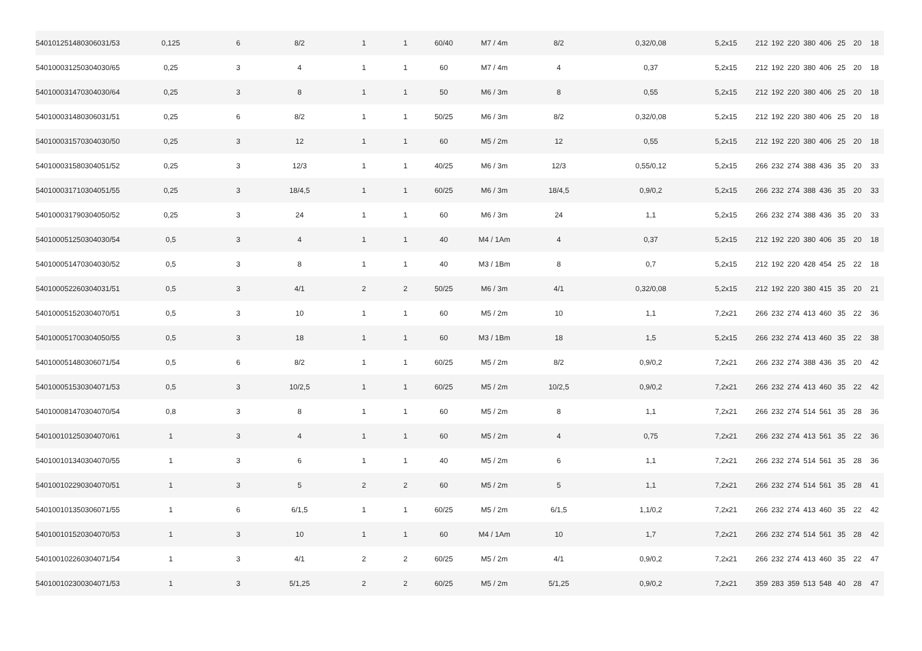| 540101251480306031/53 | 0,125 | 6 | 8/2 | 1 | 1 | 60/40 | M7 / 4m | 8/2 | 0,32/0,08 | 5,2x15 | 212 | 192 | 220 | 380 | 406 | 25 | 20 | 18 |
| 540100031250304030/65 | 0,25 | 3 | 4 | 1 | 1 | 60 | M7 / 4m | 4 | 0,37 | 5,2x15 | 212 | 192 | 220 | 380 | 406 | 25 | 20 | 18 |
| 540100031470304030/64 | 0,25 | 3 | 8 | 1 | 1 | 50 | M6 / 3m | 8 | 0,55 | 5,2x15 | 212 | 192 | 220 | 380 | 406 | 25 | 20 | 18 |
| 540100031480306031/51 | 0,25 | 6 | 8/2 | 1 | 1 | 50/25 | M6 / 3m | 8/2 | 0,32/0,08 | 5,2x15 | 212 | 192 | 220 | 380 | 406 | 25 | 20 | 18 |
| 540100031570304030/50 | 0,25 | 3 | 12 | 1 | 1 | 60 | M5 / 2m | 12 | 0,55 | 5,2x15 | 212 | 192 | 220 | 380 | 406 | 25 | 20 | 18 |
| 540100031580304051/52 | 0,25 | 3 | 12/3 | 1 | 1 | 40/25 | M6 / 3m | 12/3 | 0,55/0,12 | 5,2x15 | 266 | 232 | 274 | 388 | 436 | 35 | 20 | 33 |
| 540100031710304051/55 | 0,25 | 3 | 18/4,5 | 1 | 1 | 60/25 | M6 / 3m | 18/4,5 | 0,9/0,2 | 5,2x15 | 266 | 232 | 274 | 388 | 436 | 35 | 20 | 33 |
| 540100031790304050/52 | 0,25 | 3 | 24 | 1 | 1 | 60 | M6 / 3m | 24 | 1,1 | 5,2x15 | 266 | 232 | 274 | 388 | 436 | 35 | 20 | 33 |
| 540100051250304030/54 | 0,5 | 3 | 4 | 1 | 1 | 40 | M4 / 1Am | 4 | 0,37 | 5,2x15 | 212 | 192 | 220 | 380 | 406 | 35 | 20 | 18 |
| 540100051470304030/52 | 0,5 | 3 | 8 | 1 | 1 | 40 | M3 / 1Bm | 8 | 0,7 | 5,2x15 | 212 | 192 | 220 | 428 | 454 | 25 | 22 | 18 |
| 540100052260304031/51 | 0,5 | 3 | 4/1 | 2 | 2 | 50/25 | M6 / 3m | 4/1 | 0,32/0,08 | 5,2x15 | 212 | 192 | 220 | 380 | 415 | 35 | 20 | 21 |
| 540100051520304070/51 | 0,5 | 3 | 10 | 1 | 1 | 60 | M5 / 2m | 10 | 1,1 | 7,2x21 | 266 | 232 | 274 | 413 | 460 | 35 | 22 | 36 |
| 540100051700304050/55 | 0,5 | 3 | 18 | 1 | 1 | 60 | M3 / 1Bm | 18 | 1,5 | 5,2x15 | 266 | 232 | 274 | 413 | 460 | 35 | 22 | 38 |
| 540100051480306071/54 | 0,5 | 6 | 8/2 | 1 | 1 | 60/25 | M5 / 2m | 8/2 | 0,9/0,2 | 7,2x21 | 266 | 232 | 274 | 388 | 436 | 35 | 20 | 42 |
| 540100051530304071/53 | 0,5 | 3 | 10/2,5 | 1 | 1 | 60/25 | M5 / 2m | 10/2,5 | 0,9/0,2 | 7,2x21 | 266 | 232 | 274 | 413 | 460 | 35 | 22 | 42 |
| 540100081470304070/54 | 0,8 | 3 | 8 | 1 | 1 | 60 | M5 / 2m | 8 | 1,1 | 7,2x21 | 266 | 232 | 274 | 514 | 561 | 35 | 28 | 36 |
| 540100101250304070/61 | 1 | 3 | 4 | 1 | 1 | 60 | M5 / 2m | 4 | 0,75 | 7,2x21 | 266 | 232 | 274 | 413 | 561 | 35 | 22 | 36 |
| 540100101340304070/55 | 1 | 3 | 6 | 1 | 1 | 40 | M5 / 2m | 6 | 1,1 | 7,2x21 | 266 | 232 | 274 | 514 | 561 | 35 | 28 | 36 |
| 540100102290304070/51 | 1 | 3 | 5 | 2 | 2 | 60 | M5 / 2m | 5 | 1,1 | 7,2x21 | 266 | 232 | 274 | 514 | 561 | 35 | 28 | 41 |
| 540100101350306071/55 | 1 | 6 | 6/1,5 | 1 | 1 | 60/25 | M5 / 2m | 6/1,5 | 1,1/0,2 | 7,2x21 | 266 | 232 | 274 | 413 | 460 | 35 | 22 | 42 |
| 540100101520304070/53 | 1 | 3 | 10 | 1 | 1 | 60 | M4 / 1Am | 10 | 1,7 | 7,2x21 | 266 | 232 | 274 | 514 | 561 | 35 | 28 | 42 |
| 540100102260304071/54 | 1 | 3 | 4/1 | 2 | 2 | 60/25 | M5 / 2m | 4/1 | 0,9/0,2 | 7,2x21 | 266 | 232 | 274 | 413 | 460 | 35 | 22 | 47 |
| 540100102300304071/53 | 1 | 3 | 5/1,25 | 2 | 2 | 60/25 | M5 / 2m | 5/1,25 | 0,9/0,2 | 7,2x21 | 359 | 283 | 359 | 513 | 548 | 40 | 28 | 47 |